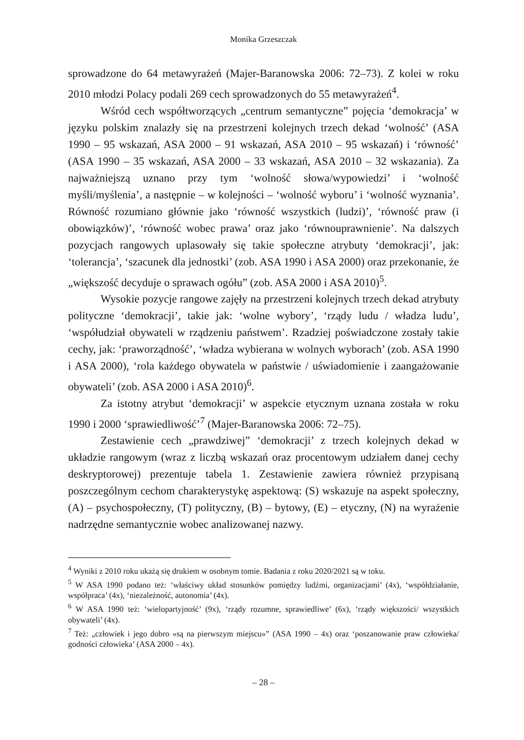Monika Grzeszczak
sprowadzone do 64 metawyrażeń (Majer-Baranowska 2006: 72–73). Z kolei w roku 2010 młodzi Polacy podali 269 cech sprowadzonych do 55 metawyrażeń<sup>4</sup>.
Wśród cech współtworzących „centrum semantyczne” pojęcia ‘demokracja’ w języku polskim znalazły się na przestrzeni kolejnych trzech dekad ‘wolność’ (ASA 1990 – 95 wskazań, ASA 2000 – 91 wskazań, ASA 2010 – 95 wskazań) i ‘równość’ (ASA 1990 – 35 wskazań, ASA 2000 – 33 wskazań, ASA 2010 – 32 wskazania). Za najważniejszą uznano przy tym ‘wolność słowa/wypowiedzi’ i ‘wolność myśli/myślenia’, a następnie – w kolejności – ‘wolność wyboru’ i ‘wolność wyznania’. Równość rozumiano głównie jako ‘równość wszystkich (ludzi)’, ‘równość praw (i obowiązków)’, ‘równość wobec prawa’ oraz jako ‘równouprawnienie’. Na dalszych pozycjach rangowych uplasowały się takie społeczne atrybuty ‘demokracji’, jak: ‘tolerancja’, ‘szacunek dla jednostki’ (zob. ASA 1990 i ASA 2000) oraz przekonanie, że „większość decyduje o sprawach ogółu” (zob. ASA 2000 i ASA 2010)<sup>5</sup>.
Wysokie pozycje rangowe zajęły na przestrzeni kolejnych trzech dekad atrybuty polityczne ‘demokracji’, takie jak: ‘wolne wybory’, ‘rządy ludu / władza ludu’, ‘współudział obywateli w rządzeniu państwem’. Rzadziej poświadczone zostały takie cechy, jak: ‘praworządność’, ‘władza wybierana w wolnych wyborach’ (zob. ASA 1990 i ASA 2000), ‘rola każdego obywatela w państwie / uświadomienie i zaangażowanie obywateli’ (zob. ASA 2000 i ASA 2010)<sup>6</sup>.
Za istotny atrybut ‘demokracji’ w aspekcie etycznym uznana została w roku 1990 i 2000 ‘sprawiedliwość’<sup>7</sup> (Majer-Baranowska 2006: 72–75).
Zestawienie cech „prawdziwej” ‘demokracji’ z trzech kolejnych dekad w układzie rangowym (wraz z liczbą wskazań oraz procentowym udziałem danej cechy deskryptorowej) prezentuje tabela 1. Zestawienie zawiera również przypisaną poszczególnym cechom charakterystykę aspektową: (S) wskazuje na aspekt społeczny, (A) – psychospołeczny, (T) polityczny, (B) – bytowy, (E) – etyczny, (N) na wyrażenie nadrzędne semantycznie wobec analizowanej nazwy.
<sup>4</sup> Wyniki z 2010 roku ukażą się drukiem w osobnym tomie. Badania z roku 2020/2021 są w toku.
<sup>5</sup> W ASA 1990 podano też: ‘właściwy układ stosunków pomiędzy ludźmi, organizacjami’ (4x), ‘współdziałanie, współpraca’ (4x), ‘niezależność, autonomia’ (4x).
<sup>6</sup> W ASA 1990 też: ‘wielopartyjność’ (9x), ‘rządy rozumne, sprawiedliwe’ (6x), ‘rządy większości/ wszystkich obywateli’ (4x).
<sup>7</sup> Też: „człowiek i jego dobro «są na pierwszym miejscu»” (ASA 1990 – 4x) oraz ‘poszanowanie praw człowieka/ godności człowieka’ (ASA 2000 – 4x).
– 28 –